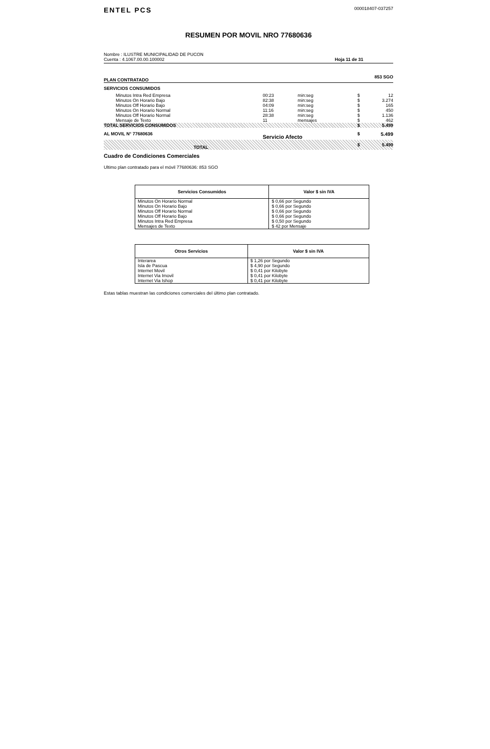ENTEL PCS
000018407-037257
RESUMEN POR MOVIL NRO 77680636
Nombre : ILUSTRE MUNICIPALIDAD DE PUCON
Cuenta : 4.1067.00.00.100002
Hoja 11 de 31
PLAN CONTRATADO 853 SGO
SERVICIOS CONSUMIDOS
| Minutos Intra Red Empresa | 00:23 | min:seg | $ | 12 |
| Minutos On Horario Bajo | 82:38 | min:seg | $ | 3.274 |
| Minutos Off Horario Bajo | 04:09 | min:seg | $ | 165 |
| Minutos On Horario Normal | 11:16 | min:seg | $ | 450 |
| Minutos Off Horario Normal | 28:38 | min:seg | $ | 1.136 |
| Mensaje de Texto | 11 | mensajes | $ | 462 |
| TOTAL SERVICIOS CONSUMIDOS | | | $ | 5.499 |
| AL MOVIL N° 77680636 | Servicio Afecto | | $ | 5.499 |
| TOTAL | | | $ | 5.499 |
Cuadro de Condiciones Comerciales
Ultimo plan contratado para el móvil 77680636: 853 SGO
| Servicios Consumidos | Valor $ sin IVA |
| --- | --- |
| Minutos On Horario Normal | $ 0,66 por Segundo |
| Minutos On Horario Bajo | $ 0,66 por Segundo |
| Minutos Off Horario Normal | $ 0,66 por Segundo |
| Minutos Off Horario Bajo | $ 0,66 por Segundo |
| Minutos Intra Red Empresa | $ 0,50 por Segundo |
| Mensajes de Texto | $ 42 por Mensaje |
| Otros Servicios | Valor $ sin IVA |
| --- | --- |
| Interarea | $ 1,26 por Segundo |
| Isla de Pascua | $ 4,90 por Segundo |
| Internet Movil | $ 0,41 por Kilobyte |
| Internet Via Imovil | $ 0,41 por Kilobyte |
| Internet Via Ishop | $ 0,41 por Kilobyte |
Estas tablas muestran las condiciones comerciales del último plan contratado.